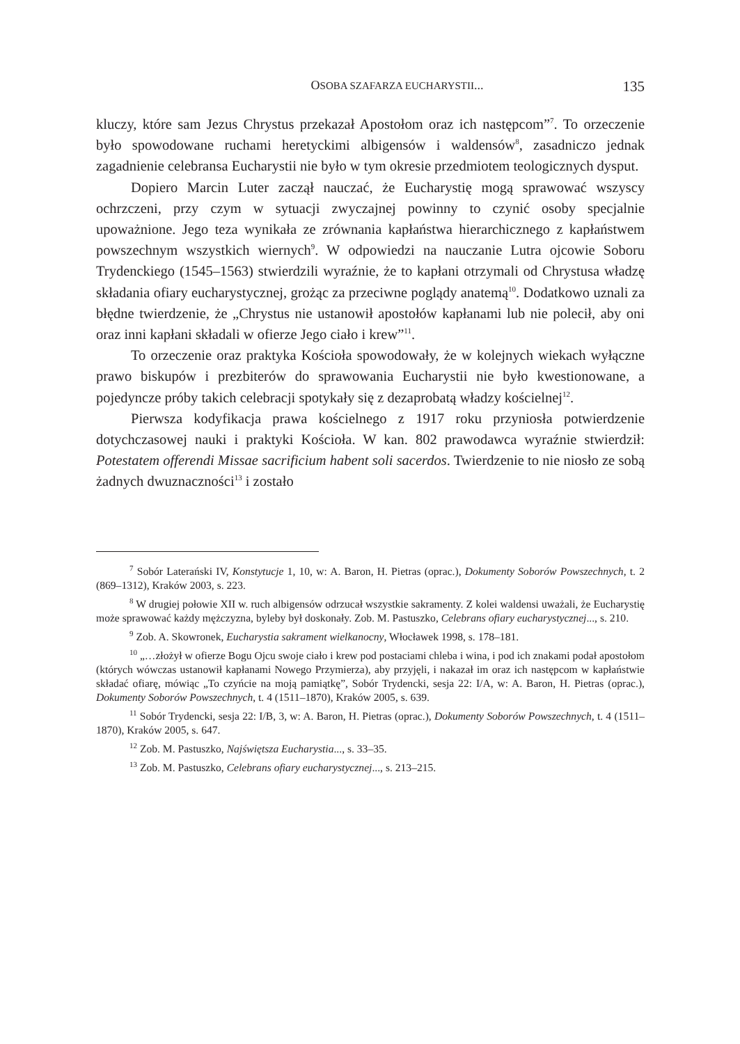OSOBA SZAFARZA EUCHARYSTII... 135
kluczy, które sam Jezus Chrystus przekazał Apostołom oraz ich następcom”<sup>7</sup>. To orzeczenie było spowodowane ruchami heretyckimi albigensów i waldensów<sup>8</sup>, zasadniczo jednak zagadnienie celebransa Eucharystii nie było w tym okresie przedmiotem teologicznych dysput.
Dopiero Marcin Luter zaczął nauczać, że Eucharystię mogą sprawować wszyscy ochrzczeni, przy czym w sytuacji zwyczajnej powinny to czynić osoby specjalnie upoważnione. Jego teza wynikała ze zrównania kapłaństwa hierarchicznego z kapłaństwem powszechnym wszystkich wiernych<sup>9</sup>. W odpowiedzi na nauczanie Lutra ojcowie Soboru Trydenckiego (1545–1563) stwierdzili wyraźnie, że to kapłani otrzymali od Chrystusa władzę składania ofiary eucharystycznej, grożąc za przeciwne poglądy anatemą<sup>10</sup>. Dodatkowo uznali za błędne twierdzenie, że „Chrystus nie ustanowił apostołów kapłanami lub nie polecił, aby oni oraz inni kapłani składali w ofierze Jego ciało i krew”<sup>11</sup>.
To orzeczenie oraz praktyka Kościoła spowodowały, że w kolejnych wiekach wyłączne prawo biskupów i prezbiterów do sprawowania Eucharystii nie było kwestionowane, a pojedyncze próby takich celebracji spotykały się z dezaprobatą władzy kościelnej<sup>12</sup>.
Pierwsza kodyfikacja prawa kościelnego z 1917 roku przyniosła potwierdzenie dotychczasowej nauki i praktyki Kościoła. W kan. 802 prawodawca wyraźnie stwierdził: Potestatem offerendi Missae sacrificium habent soli sacerdos. Twierdzenie to nie niosło ze sobą żadnych dwuznaczności<sup>13</sup> i zostało
<sup>7</sup> Sobór Laterański IV, Konstytucje 1, 10, w: A. Baron, H. Pietras (oprac.), Dokumenty Soborów Powszechnych, t. 2 (869–1312), Kraków 2003, s. 223.
<sup>8</sup> W drugiej połowie XII w. ruch albigensów odrzucał wszystkie sakramenty. Z kolei waldensi uważali, że Eucharystię może sprawować każdy mężczyzna, byleby był doskonały. Zob. M. Pastuszko, Celebrans ofiary eucharystycznej..., s. 210.
<sup>9</sup> Zob. A. Skowronek, Eucharystia sakrament wielkanocny, Włocławek 1998, s. 178–181.
<sup>10</sup> „…złożył w ofierze Bogu Ojcu swoje ciało i krew pod postaciami chleba i wina, i pod ich znakami podał apostołom (których wówczas ustanowił kapłanami Nowego Przymierza), aby przyjęli, i nakazał im oraz ich następcom w kapłaństwie składać ofiarę, mówiąc „To czyńcie na moją pamiątkę”, Sobór Trydencki, sesja 22: I/A, w: A. Baron, H. Pietras (oprac.), Dokumenty Soborów Powszechnych, t. 4 (1511–1870), Kraków 2005, s. 639.
<sup>11</sup> Sobór Trydencki, sesja 22: I/B, 3, w: A. Baron, H. Pietras (oprac.), Dokumenty Soborów Powszechnych, t. 4 (1511–1870), Kraków 2005, s. 647.
<sup>12</sup> Zob. M. Pastuszko, Najświętsza Eucharystia..., s. 33–35.
<sup>13</sup> Zob. M. Pastuszko, Celebrans ofiary eucharystycznej..., s. 213–215.